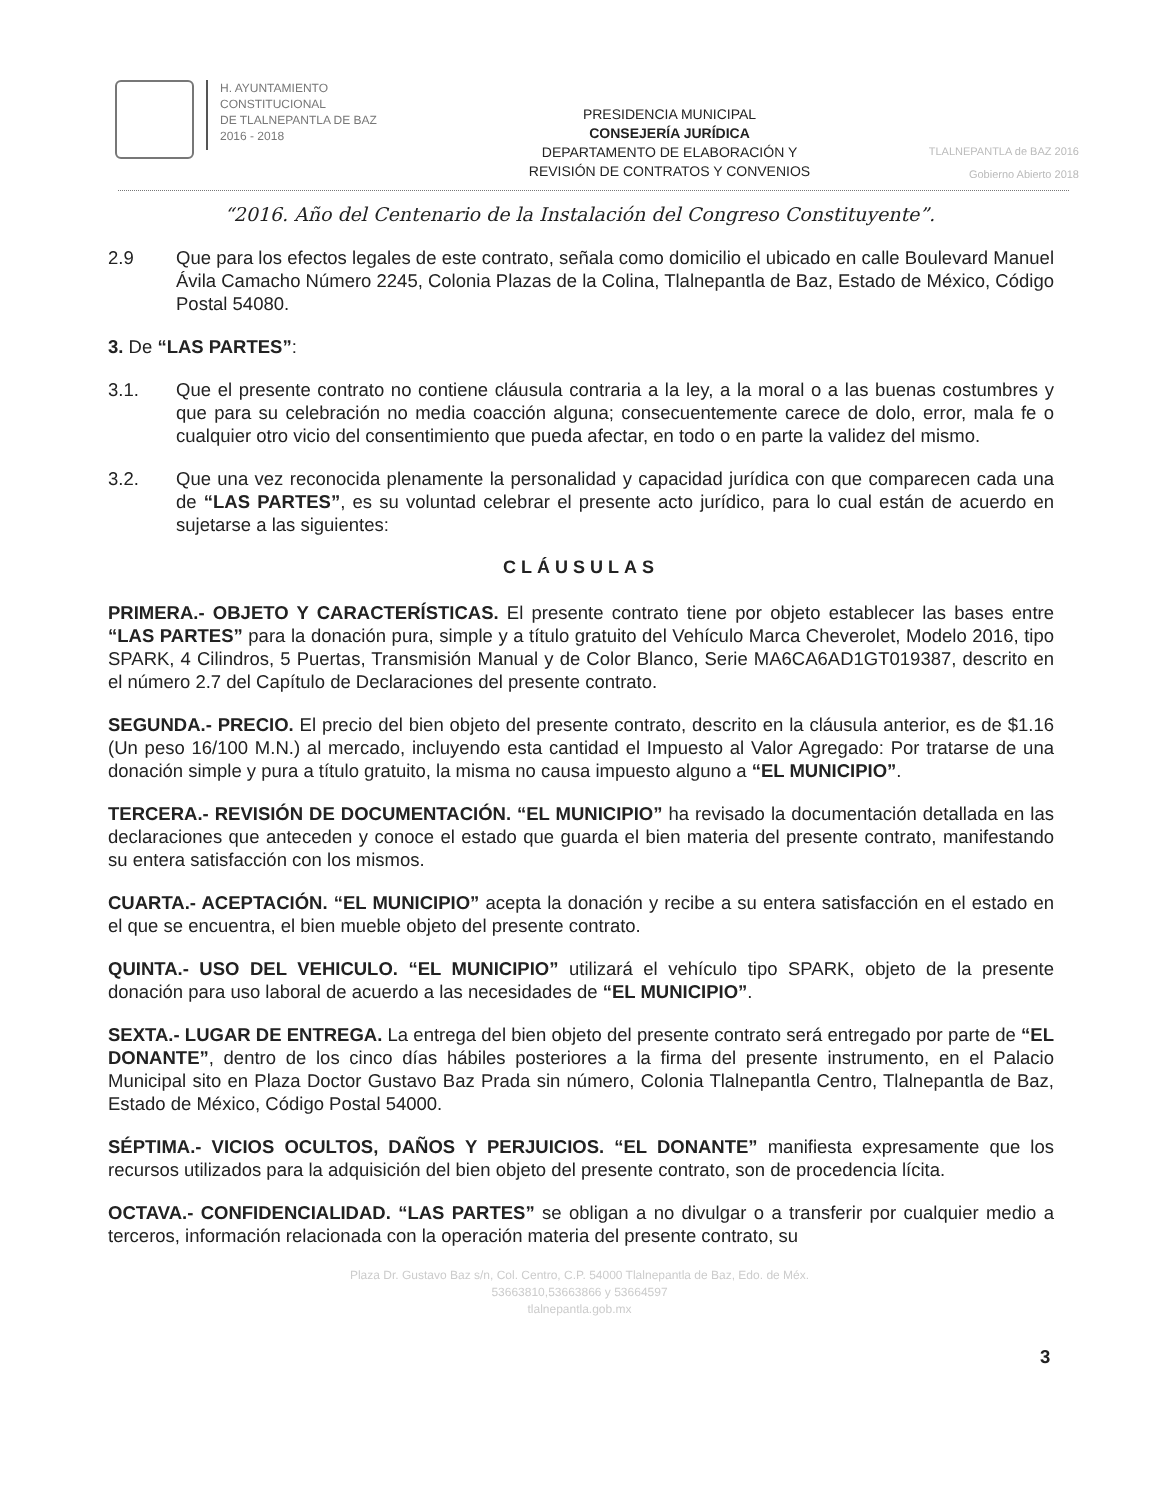H. AYUNTAMIENTO
CONSTITUCIONAL
DE TLALNEPANTLA DE BAZ
2016 - 2018
PRESIDENCIA MUNICIPAL
CONSEJERÍA JURÍDICA
DEPARTAMENTO DE ELABORACIÓN Y
REVISIÓN DE CONTRATOS Y CONVENIOS
TLALNEPANTLA de BAZ 2016
Gobierno Abierto 2018
“2016. Año del Centenario de la Instalación del Congreso Constituyente”.
2.9 Que para los efectos legales de este contrato, señala como domicilio el ubicado en calle Boulevard Manuel Ávila Camacho Número 2245, Colonia Plazas de la Colina, Tlalnepantla de Baz, Estado de México, Código Postal 54080.
3. De “LAS PARTES”:
3.1. Que el presente contrato no contiene cláusula contraria a la ley, a la moral o a las buenas costumbres y que para su celebración no media coacción alguna; consecuentemente carece de dolo, error, mala fe o cualquier otro vicio del consentimiento que pueda afectar, en todo o en parte la validez del mismo.
3.2. Que una vez reconocida plenamente la personalidad y capacidad jurídica con que comparecen cada una de “LAS PARTES”, es su voluntad celebrar el presente acto jurídico, para lo cual están de acuerdo en sujetarse a las siguientes:
CLÁUSULAS
PRIMERA.- OBJETO Y CARACTERÍSTICAS. El presente contrato tiene por objeto establecer las bases entre “LAS PARTES” para la donación pura, simple y a título gratuito del Vehículo Marca Cheverolet, Modelo 2016, tipo SPARK, 4 Cilindros, 5 Puertas, Transmisión Manual y de Color Blanco, Serie MA6CA6AD1GT019387, descrito en el número 2.7 del Capítulo de Declaraciones del presente contrato.
SEGUNDA.- PRECIO. El precio del bien objeto del presente contrato, descrito en la cláusula anterior, es de $1.16 (Un peso 16/100 M.N.) al mercado, incluyendo esta cantidad el Impuesto al Valor Agregado: Por tratarse de una donación simple y pura a título gratuito, la misma no causa impuesto alguno a “EL MUNICIPIO”.
TERCERA.- REVISIÓN DE DOCUMENTACIÓN. “EL MUNICIPIO” ha revisado la documentación detallada en las declaraciones que anteceden y conoce el estado que guarda el bien materia del presente contrato, manifestando su entera satisfacción con los mismos.
CUARTA.- ACEPTACIÓN. “EL MUNICIPIO” acepta la donación y recibe a su entera satisfacción en el estado en el que se encuentra, el bien mueble objeto del presente contrato.
QUINTA.- USO DEL VEHICULO. “EL MUNICIPIO” utilizará el vehículo tipo SPARK, objeto de la presente donación para uso laboral de acuerdo a las necesidades de “EL MUNICIPIO”.
SEXTA.- LUGAR DE ENTREGA. La entrega del bien objeto del presente contrato será entregado por parte de “EL DONANTE”, dentro de los cinco días hábiles posteriores a la firma del presente instrumento, en el Palacio Municipal sito en Plaza Doctor Gustavo Baz Prada sin número, Colonia Tlalnepantla Centro, Tlalnepantla de Baz, Estado de México, Código Postal 54000.
SÉPTIMA.- VICIOS OCULTOS, DAÑOS Y PERJUICIOS. “EL DONANTE” manifiesta expresamente que los recursos utilizados para la adquisición del bien objeto del presente contrato, son de procedencia lícita.
OCTAVA.- CONFIDENCIALIDAD. “LAS PARTES” se obligan a no divulgar o a transferir por cualquier medio a terceros, información relacionada con la operación materia del presente contrato, su
3
Plaza Dr. Gustavo Baz s/n, Col. Centro, C.P. 54000 Tlalnepantla de Baz, Edo. de Méx.
53663810,53663866 y 53664597
tlalnepantla.gob.mx